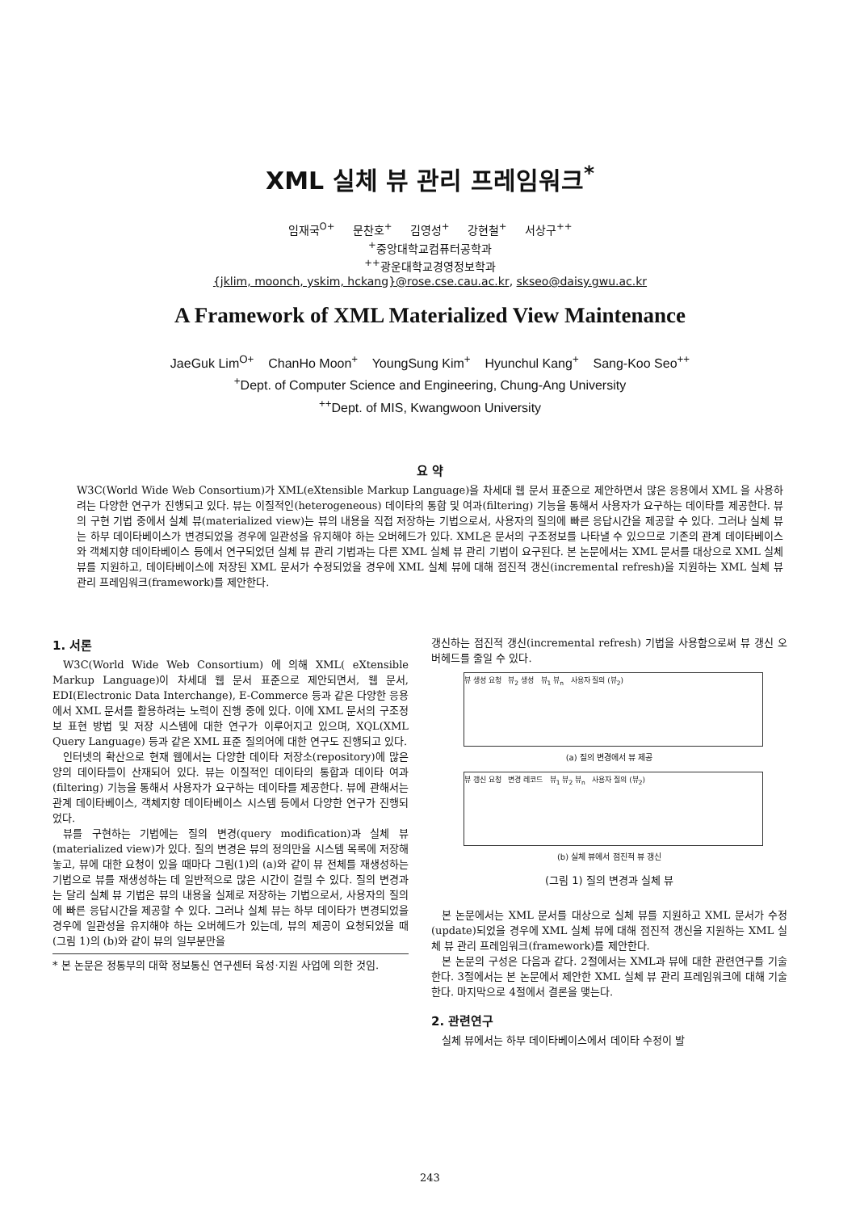XML 실체 뷰 관리 프레임워크<sup>*</sup>
임재국<sup>O+</sup> 문찬호<sup>+</sup> 김영성<sup>+</sup> 강현철<sup>+</sup> 서상구<sup>++</sup>
<sup>+</sup>중앙대학교컴퓨터공학과
<sup>++</sup>광운대학교경영정보학과
{jklim, moonch, yskim, hckang}@rose.cse.cau.ac.kr, skseo@daisy.gwu.ac.kr
A Framework of XML Materialized View Maintenance
JaeGuk Lim<sup>O+</sup> ChanHo Moon<sup>+</sup> YoungSung Kim<sup>+</sup> Hyunchul Kang<sup>+</sup> Sang-Koo Seo<sup>++</sup>
<sup>+</sup>Dept. of Computer Science and Engineering, Chung-Ang University
<sup>++</sup>Dept. of MIS, Kwangwoon University
요 약
W3C(World Wide Web Consortium)가 XML(eXtensible Markup Language)을 차세대 웹 문서 표준으로 제안하면서 많은 응용에서 XML 을 사용하려는 다양한 연구가 진행되고 있다. 뷰는 이질적인(heterogeneous) 데이타의 통합 및 여과(filtering) 기능을 통해서 사용자가 요구하는 데이타를 제공한다. 뷰의 구현 기법 중에서 실체 뷰(materialized view)는 뷰의 내용을 직접 저장하는 기법으로서, 사용자의 질의에 빠른 응답시간을 제공할 수 있다. 그러나 실체 뷰는 하부 데이타베이스가 변경되었을 경우에 일관성을 유지해야 하는 오버헤드가 있다. XML은 문서의 구조정보를 나타낼 수 있으므로 기존의 관계 데이타베이스와 객체지향 데이타베이스 등에서 연구되었던 실체 뷰 관리 기법과는 다른 XML 실체 뷰 관리 기법이 요구된다. 본 논문에서는 XML 문서를 대상으로 XML 실체 뷰를 지원하고, 데이타베이스에 저장된 XML 문서가 수정되었을 경우에 XML 실체 뷰에 대해 점진적 갱신(incremental refresh)을 지원하는 XML 실체 뷰 관리 프레임워크(framework)를 제안한다.
1. 서론
W3C(World Wide Web Consortium) 에 의해 XML( eXtensible Markup Language)이 차세대 웹 문서 표준으로 제안되면서, 웹 문서, EDI(Electronic Data Interchange), E-Commerce 등과 같은 다양한 응용에서 XML 문서를 활용하려는 노력이 진행 중에 있다. 이에 XML 문서의 구조정보 표현 방법 및 저장 시스템에 대한 연구가 이루어지고 있으며, XQL(XML Query Language) 등과 같은 XML 표준 질의어에 대한 연구도 진행되고 있다.
인터넷의 확산으로 현재 웹에서는 다양한 데이타 저장소(repository)에 많은 양의 데이타들이 산재되어 있다. 뷰는 이질적인 데이타의 통합과 데이타 여과(filtering) 기능을 통해서 사용자가 요구하는 데이타를 제공한다. 뷰에 관해서는 관계 데이타베이스, 객체지향 데이타베이스 시스템 등에서 다양한 연구가 진행되었다.
뷰를 구현하는 기법에는 질의 변경(query modification)과 실체 뷰(materialized view)가 있다. 질의 변경은 뷰의 정의만을 시스템 목록에 저장해 놓고, 뷰에 대한 요청이 있을 때마다 그림(1)의 (a)와 같이 뷰 전체를 재생성하는 기법으로 뷰를 재생성하는 데 일반적으로 많은 시간이 걸릴 수 있다. 질의 변경과는 달리 실체 뷰 기법은 뷰의 내용을 실제로 저장하는 기법으로서, 사용자의 질의에 빠른 응답시간을 제공할 수 있다. 그러나 실체 뷰는 하부 데이타가 변경되었을 경우에 일관성을 유지해야 하는 오버헤드가 있는데, 뷰의 제공이 요청되었을 때 (그림 1)의 (b)와 같이 뷰의 일부분만을
* 본 논문은 정통부의 대학 정보통신 연구센터 육성·지원 사업에 의한 것임.
갱신하는 점진적 갱신(incremental refresh) 기법을 사용함으로써 뷰 갱신 오버헤드를 줄일 수 있다.
뷰 생성 요청 뷰<sub>2</sub> 생성 뷰<sub>1</sub> 뷰<sub>n</sub> 사용자 질의 (뷰<sub>2</sub>)
(a) 질의 변경에서 뷰 제공
뷰 갱신 요청 변경 레코드 뷰<sub>1</sub> 뷰<sub>2</sub> 뷰<sub>n</sub> 사용자 질의 (뷰<sub>2</sub>)
(b) 실체 뷰에서 점진적 뷰 갱신
(그림 1) 질의 변경과 실체 뷰
본 논문에서는 XML 문서를 대상으로 실체 뷰를 지원하고 XML 문서가 수정(update)되었을 경우에 XML 실체 뷰에 대해 점진적 갱신을 지원하는 XML 실체 뷰 관리 프레임워크(framework)를 제안한다.
본 논문의 구성은 다음과 같다. 2절에서는 XML과 뷰에 대한 관련연구를 기술한다. 3절에서는 본 논문에서 제안한 XML 실체 뷰 관리 프레임워크에 대해 기술한다. 마지막으로 4절에서 결론을 맺는다.
2. 관련연구
실체 뷰에서는 하부 데이타베이스에서 데이타 수정이 발
243